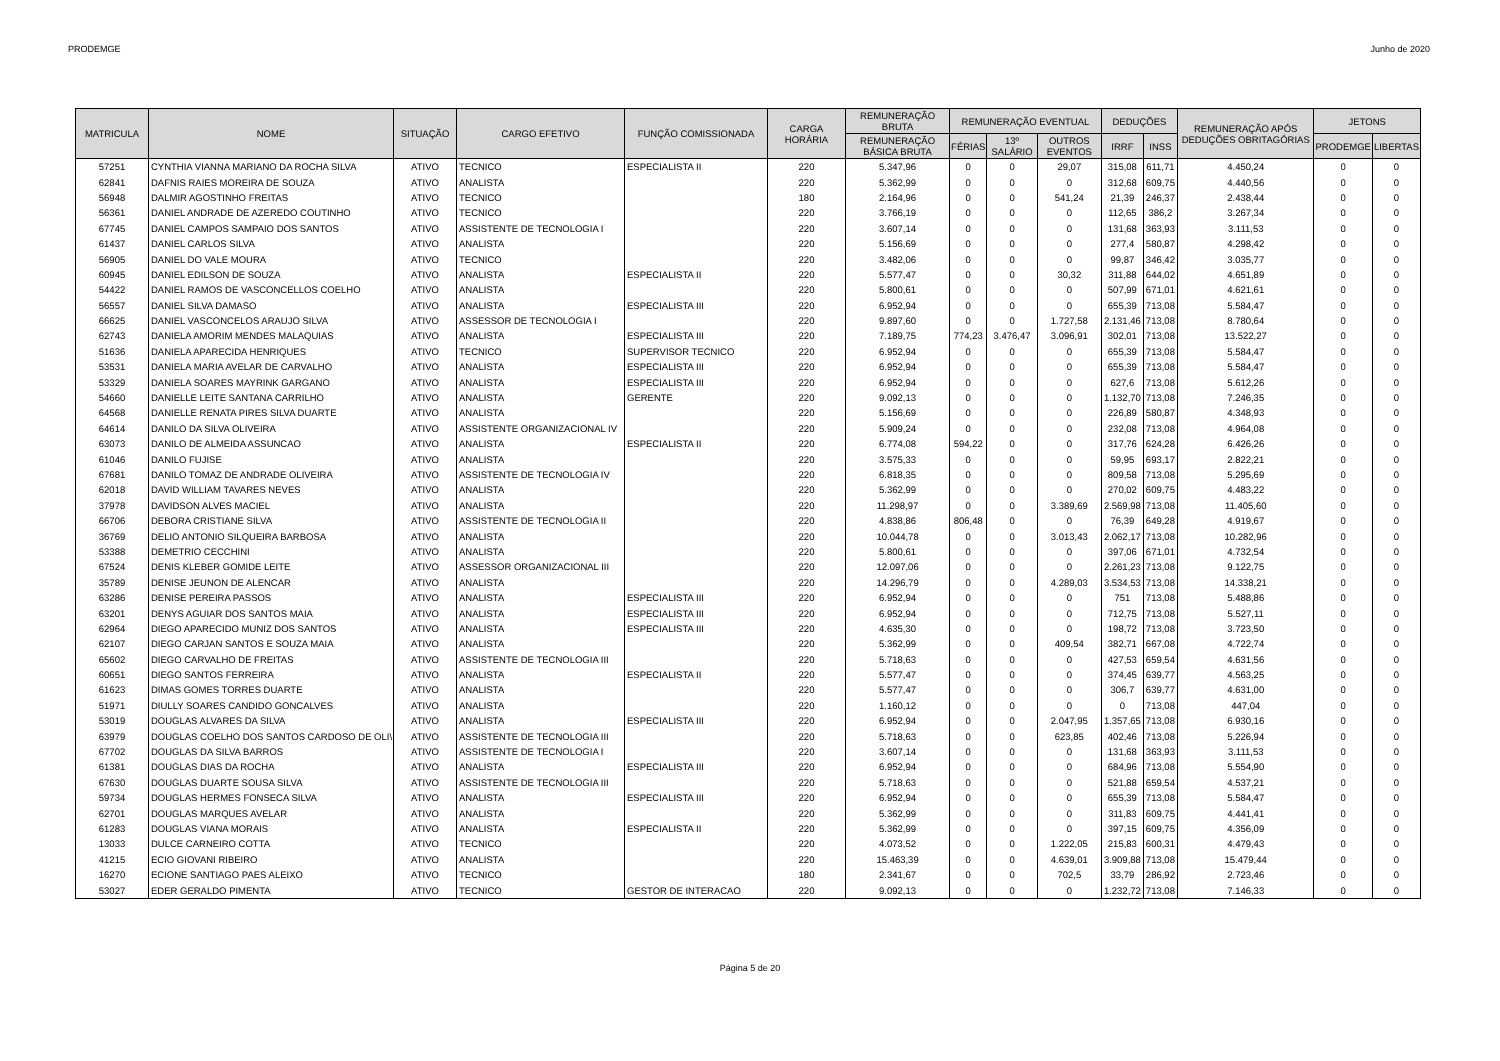PRODEMGE Junho de 2020
| MATRICULA | NOME | SITUAÇÃO | CARGO EFETIVO | FUNÇÃO COMISSIONADA | CARGA HORÁRIA | REMUNERAÇÃO BRUTA | REMUNERAÇÃO EVENTUAL | | | DEDUÇÕES | | REMUNERAÇÃO APÓS DEDUÇÕES OBRITAGÓRIAS | JETONS | |
| --- | --- | --- | --- | --- | --- | --- | --- | --- | --- | --- | --- | --- | --- | --- |
| | | | | | | REMUNERAÇÃO BÁSICA BRUTA | FÉRIAS | 13º SALÁRIO | OUTROS EVENTOS | IRRF | INSS | | PRODEMGE | LIBERTAS |
| 57251 | CYNTHIA VIANNA MARIANO DA ROCHA SILVA | ATIVO | TECNICO | ESPECIALISTA II | 220 | 5.347,96 | 0 | 0 | 29,07 | 315,08 | 611,71 | 4.450,24 | 0 | 0 |
| 62841 | DAFNIS RAIES MOREIRA DE SOUZA | ATIVO | ANALISTA | | 220 | 5.362,99 | 0 | 0 | 0 | 312,68 | 609,75 | 4.440,56 | 0 | 0 |
| 56948 | DALMIR AGOSTINHO FREITAS | ATIVO | TECNICO | | 180 | 2.164,96 | 0 | 0 | 541,24 | 21,39 | 246,37 | 2.438,44 | 0 | 0 |
| 56361 | DANIEL ANDRADE DE AZEREDO COUTINHO | ATIVO | TECNICO | | 220 | 3.766,19 | 0 | 0 | 0 | 112,65 | 386,2 | 3.267,34 | 0 | 0 |
| 67745 | DANIEL CAMPOS SAMPAIO DOS SANTOS | ATIVO | ASSISTENTE DE TECNOLOGIA I | | 220 | 3.607,14 | 0 | 0 | 0 | 131,68 | 363,93 | 3.111,53 | 0 | 0 |
| 61437 | DANIEL CARLOS SILVA | ATIVO | ANALISTA | | 220 | 5.156,69 | 0 | 0 | 0 | 277,4 | 580,87 | 4.298,42 | 0 | 0 |
| 56905 | DANIEL DO VALE MOURA | ATIVO | TECNICO | | 220 | 3.482,06 | 0 | 0 | 0 | 99,87 | 346,42 | 3.035,77 | 0 | 0 |
| 60945 | DANIEL EDILSON DE SOUZA | ATIVO | ANALISTA | ESPECIALISTA II | 220 | 5.577,47 | 0 | 0 | 30,32 | 311,88 | 644,02 | 4.651,89 | 0 | 0 |
| 54422 | DANIEL RAMOS DE VASCONCELLOS COELHO | ATIVO | ANALISTA | | 220 | 5.800,61 | 0 | 0 | 0 | 507,99 | 671,01 | 4.621,61 | 0 | 0 |
| 56557 | DANIEL SILVA DAMASO | ATIVO | ANALISTA | ESPECIALISTA III | 220 | 6.952,94 | 0 | 0 | 0 | 655,39 | 713,08 | 5.584,47 | 0 | 0 |
| 66625 | DANIEL VASCONCELOS ARAUJO SILVA | ATIVO | ASSESSOR DE TECNOLOGIA I | | 220 | 9.897,60 | 0 | 0 | 1.727,58 | 2.131,46 | 713,08 | 8.780,64 | 0 | 0 |
| 62743 | DANIELA AMORIM MENDES MALAQUIAS | ATIVO | ANALISTA | ESPECIALISTA III | 220 | 7.189,75 | 774,23 | 3.476,47 | 3.096,91 | 302,01 | 713,08 | 13.522,27 | 0 | 0 |
| 51636 | DANIELA APARECIDA HENRIQUES | ATIVO | TECNICO | SUPERVISOR TECNICO | 220 | 6.952,94 | 0 | 0 | 0 | 655,39 | 713,08 | 5.584,47 | 0 | 0 |
| 53531 | DANIELA MARIA AVELAR DE CARVALHO | ATIVO | ANALISTA | ESPECIALISTA III | 220 | 6.952,94 | 0 | 0 | 0 | 655,39 | 713,08 | 5.584,47 | 0 | 0 |
| 53329 | DANIELA SOARES MAYRINK GARGANO | ATIVO | ANALISTA | ESPECIALISTA III | 220 | 6.952,94 | 0 | 0 | 0 | 627,6 | 713,08 | 5.612,26 | 0 | 0 |
| 54660 | DANIELLE LEITE SANTANA CARRILHO | ATIVO | ANALISTA | GERENTE | 220 | 9.092,13 | 0 | 0 | 0 | 1.132,70 | 713,08 | 7.246,35 | 0 | 0 |
| 64568 | DANIELLE RENATA PIRES SILVA DUARTE | ATIVO | ANALISTA | | 220 | 5.156,69 | 0 | 0 | 0 | 226,89 | 580,87 | 4.348,93 | 0 | 0 |
| 64614 | DANILO DA SILVA OLIVEIRA | ATIVO | ASSISTENTE ORGANIZACIONAL IV | | 220 | 5.909,24 | 0 | 0 | 0 | 232,08 | 713,08 | 4.964,08 | 0 | 0 |
| 63073 | DANILO DE ALMEIDA ASSUNCAO | ATIVO | ANALISTA | ESPECIALISTA II | 220 | 6.774,08 | 594,22 | 0 | 0 | 317,76 | 624,28 | 6.426,26 | 0 | 0 |
| 61046 | DANILO FUJISE | ATIVO | ANALISTA | | 220 | 3.575,33 | 0 | 0 | 0 | 59,95 | 693,17 | 2.822,21 | 0 | 0 |
| 67681 | DANILO TOMAZ DE ANDRADE OLIVEIRA | ATIVO | ASSISTENTE DE TECNOLOGIA IV | | 220 | 6.818,35 | 0 | 0 | 0 | 809,58 | 713,08 | 5.295,69 | 0 | 0 |
| 62018 | DAVID WILLIAM TAVARES NEVES | ATIVO | ANALISTA | | 220 | 5.362,99 | 0 | 0 | 0 | 270,02 | 609,75 | 4.483,22 | 0 | 0 |
| 37978 | DAVIDSON ALVES MACIEL | ATIVO | ANALISTA | | 220 | 11.298,97 | 0 | 0 | 3.389,69 | 2.569,98 | 713,08 | 11.405,60 | 0 | 0 |
| 66706 | DEBORA CRISTIANE SILVA | ATIVO | ASSISTENTE DE TECNOLOGIA II | | 220 | 4.838,86 | 806,48 | 0 | 0 | 76,39 | 649,28 | 4.919,67 | 0 | 0 |
| 36769 | DELIO ANTONIO SILQUEIRA BARBOSA | ATIVO | ANALISTA | | 220 | 10.044,78 | 0 | 0 | 3.013,43 | 2.062,17 | 713,08 | 10.282,96 | 0 | 0 |
| 53388 | DEMETRIO CECCHINI | ATIVO | ANALISTA | | 220 | 5.800,61 | 0 | 0 | 0 | 397,06 | 671,01 | 4.732,54 | 0 | 0 |
| 67524 | DENIS KLEBER GOMIDE LEITE | ATIVO | ASSESSOR ORGANIZACIONAL III | | 220 | 12.097,06 | 0 | 0 | 0 | 2.261,23 | 713,08 | 9.122,75 | 0 | 0 |
| 35789 | DENISE JEUNON DE ALENCAR | ATIVO | ANALISTA | | 220 | 14.296,79 | 0 | 0 | 4.289,03 | 3.534,53 | 713,08 | 14.338,21 | 0 | 0 |
| 63286 | DENISE PEREIRA PASSOS | ATIVO | ANALISTA | ESPECIALISTA III | 220 | 6.952,94 | 0 | 0 | 0 | 751 | 713,08 | 5.488,86 | 0 | 0 |
| 63201 | DENYS AGUIAR DOS SANTOS MAIA | ATIVO | ANALISTA | ESPECIALISTA III | 220 | 6.952,94 | 0 | 0 | 0 | 712,75 | 713,08 | 5.527,11 | 0 | 0 |
| 62964 | DIEGO APARECIDO MUNIZ DOS SANTOS | ATIVO | ANALISTA | ESPECIALISTA III | 220 | 4.635,30 | 0 | 0 | 0 | 198,72 | 713,08 | 3.723,50 | 0 | 0 |
| 62107 | DIEGO CARJAN SANTOS E SOUZA MAIA | ATIVO | ANALISTA | | 220 | 5.362,99 | 0 | 0 | 409,54 | 382,71 | 667,08 | 4.722,74 | 0 | 0 |
| 65602 | DIEGO CARVALHO DE FREITAS | ATIVO | ASSISTENTE DE TECNOLOGIA III | | 220 | 5.718,63 | 0 | 0 | 0 | 427,53 | 659,54 | 4.631,56 | 0 | 0 |
| 60651 | DIEGO SANTOS FERREIRA | ATIVO | ANALISTA | ESPECIALISTA II | 220 | 5.577,47 | 0 | 0 | 0 | 374,45 | 639,77 | 4.563,25 | 0 | 0 |
| 61623 | DIMAS GOMES TORRES DUARTE | ATIVO | ANALISTA | | 220 | 5.577,47 | 0 | 0 | 0 | 306,7 | 639,77 | 4.631,00 | 0 | 0 |
| 51971 | DIULLY SOARES CANDIDO GONCALVES | ATIVO | ANALISTA | | 220 | 1.160,12 | 0 | 0 | 0 | 0 | 713,08 | 447,04 | 0 | 0 |
| 53019 | DOUGLAS ALVARES DA SILVA | ATIVO | ANALISTA | ESPECIALISTA III | 220 | 6.952,94 | 0 | 0 | 2.047,95 | 1.357,65 | 713,08 | 6.930,16 | 0 | 0 |
| 63979 | DOUGLAS COELHO DOS SANTOS CARDOSO DE OLI\ | ATIVO | ASSISTENTE DE TECNOLOGIA III | | 220 | 5.718,63 | 0 | 0 | 623,85 | 402,46 | 713,08 | 5.226,94 | 0 | 0 |
| 67702 | DOUGLAS DA SILVA BARROS | ATIVO | ASSISTENTE DE TECNOLOGIA I | | 220 | 3.607,14 | 0 | 0 | 0 | 131,68 | 363,93 | 3.111,53 | 0 | 0 |
| 61381 | DOUGLAS DIAS DA ROCHA | ATIVO | ANALISTA | ESPECIALISTA III | 220 | 6.952,94 | 0 | 0 | 0 | 684,96 | 713,08 | 5.554,90 | 0 | 0 |
| 67630 | DOUGLAS DUARTE SOUSA SILVA | ATIVO | ASSISTENTE DE TECNOLOGIA III | | 220 | 5.718,63 | 0 | 0 | 0 | 521,88 | 659,54 | 4.537,21 | 0 | 0 |
| 59734 | DOUGLAS HERMES FONSECA SILVA | ATIVO | ANALISTA | ESPECIALISTA III | 220 | 6.952,94 | 0 | 0 | 0 | 655,39 | 713,08 | 5.584,47 | 0 | 0 |
| 62701 | DOUGLAS MARQUES AVELAR | ATIVO | ANALISTA | | 220 | 5.362,99 | 0 | 0 | 0 | 311,83 | 609,75 | 4.441,41 | 0 | 0 |
| 61283 | DOUGLAS VIANA MORAIS | ATIVO | ANALISTA | ESPECIALISTA II | 220 | 5.362,99 | 0 | 0 | 0 | 397,15 | 609,75 | 4.356,09 | 0 | 0 |
| 13033 | DULCE CARNEIRO COTTA | ATIVO | TECNICO | | 220 | 4.073,52 | 0 | 0 | 1.222,05 | 215,83 | 600,31 | 4.479,43 | 0 | 0 |
| 41215 | ECIO GIOVANI RIBEIRO | ATIVO | ANALISTA | | 220 | 15.463,39 | 0 | 0 | 4.639,01 | 3.909,88 | 713,08 | 15.479,44 | 0 | 0 |
| 16270 | ECIONE SANTIAGO PAES ALEIXO | ATIVO | TECNICO | | 180 | 2.341,67 | 0 | 0 | 702,5 | 33,79 | 286,92 | 2.723,46 | 0 | 0 |
| 53027 | EDER GERALDO PIMENTA | ATIVO | TECNICO | GESTOR DE INTERACAO | 220 | 9.092,13 | 0 | 0 | 0 | 1.232,72 | 713,08 | 7.146,33 | 0 | 0 |
Página 5 de 20